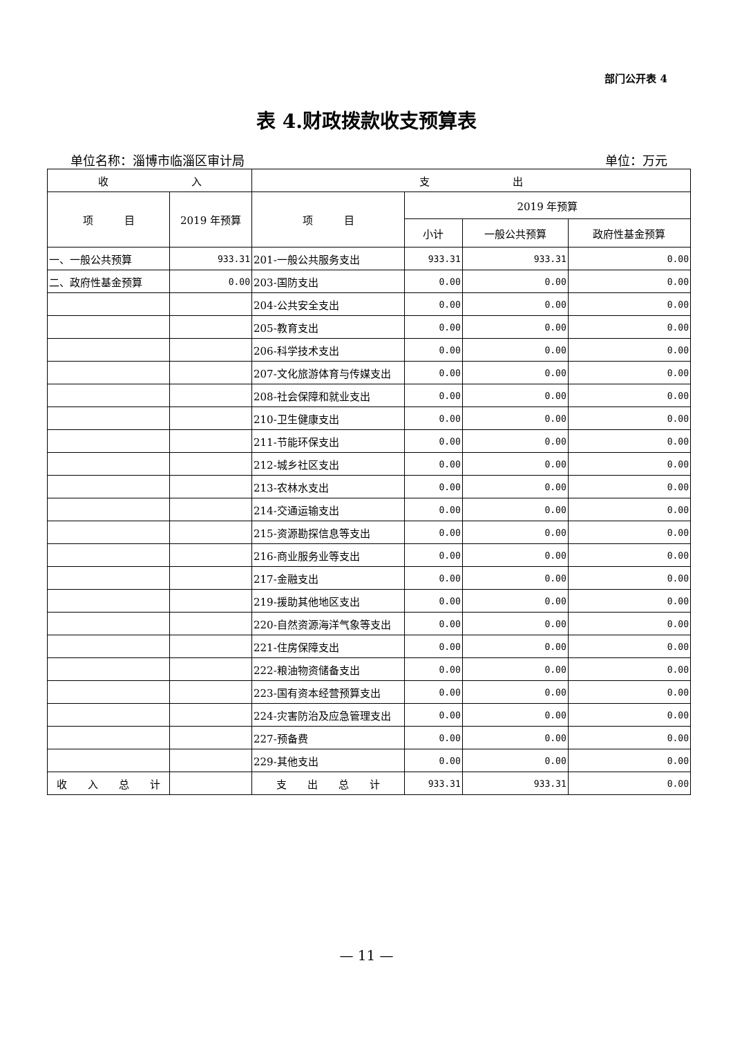部门公开表 4
表 4.财政拨款收支预算表
单位名称：淄博市临淄区审计局 单位：万元
| 收 入 | | 支 出 | | | |
| --- | --- | --- | --- | --- | --- |
| 项 目 | 2019 年预算 | 项 目 | 2019 年预算 | | |
| | | | 小计 | 一般公共预算 | 政府性基金预算 |
| 一、一般公共预算 | 933.31 | 201-一般公共服务支出 | 933.31 | 933.31 | 0.00 |
| 二、政府性基金预算 | 0.00 | 203-国防支出 | 0.00 | 0.00 | 0.00 |
| | | 204-公共安全支出 | 0.00 | 0.00 | 0.00 |
| | | 205-教育支出 | 0.00 | 0.00 | 0.00 |
| | | 206-科学技术支出 | 0.00 | 0.00 | 0.00 |
| | | 207-文化旅游体育与传媒支出 | 0.00 | 0.00 | 0.00 |
| | | 208-社会保障和就业支出 | 0.00 | 0.00 | 0.00 |
| | | 210-卫生健康支出 | 0.00 | 0.00 | 0.00 |
| | | 211-节能环保支出 | 0.00 | 0.00 | 0.00 |
| | | 212-城乡社区支出 | 0.00 | 0.00 | 0.00 |
| | | 213-农林水支出 | 0.00 | 0.00 | 0.00 |
| | | 214-交通运输支出 | 0.00 | 0.00 | 0.00 |
| | | 215-资源勘探信息等支出 | 0.00 | 0.00 | 0.00 |
| | | 216-商业服务业等支出 | 0.00 | 0.00 | 0.00 |
| | | 217-金融支出 | 0.00 | 0.00 | 0.00 |
| | | 219-援助其他地区支出 | 0.00 | 0.00 | 0.00 |
| | | 220-自然资源海洋气象等支出 | 0.00 | 0.00 | 0.00 |
| | | 221-住房保障支出 | 0.00 | 0.00 | 0.00 |
| | | 222-粮油物资储备支出 | 0.00 | 0.00 | 0.00 |
| | | 223-国有资本经营预算支出 | 0.00 | 0.00 | 0.00 |
| | | 224-灾害防治及应急管理支出 | 0.00 | 0.00 | 0.00 |
| | | 227-预备费 | 0.00 | 0.00 | 0.00 |
| | | 229-其他支出 | 0.00 | 0.00 | 0.00 |
| 收 入 总 计 | | 支 出 总 计 | 933.31 | 933.31 | 0.00 |
— 11 —